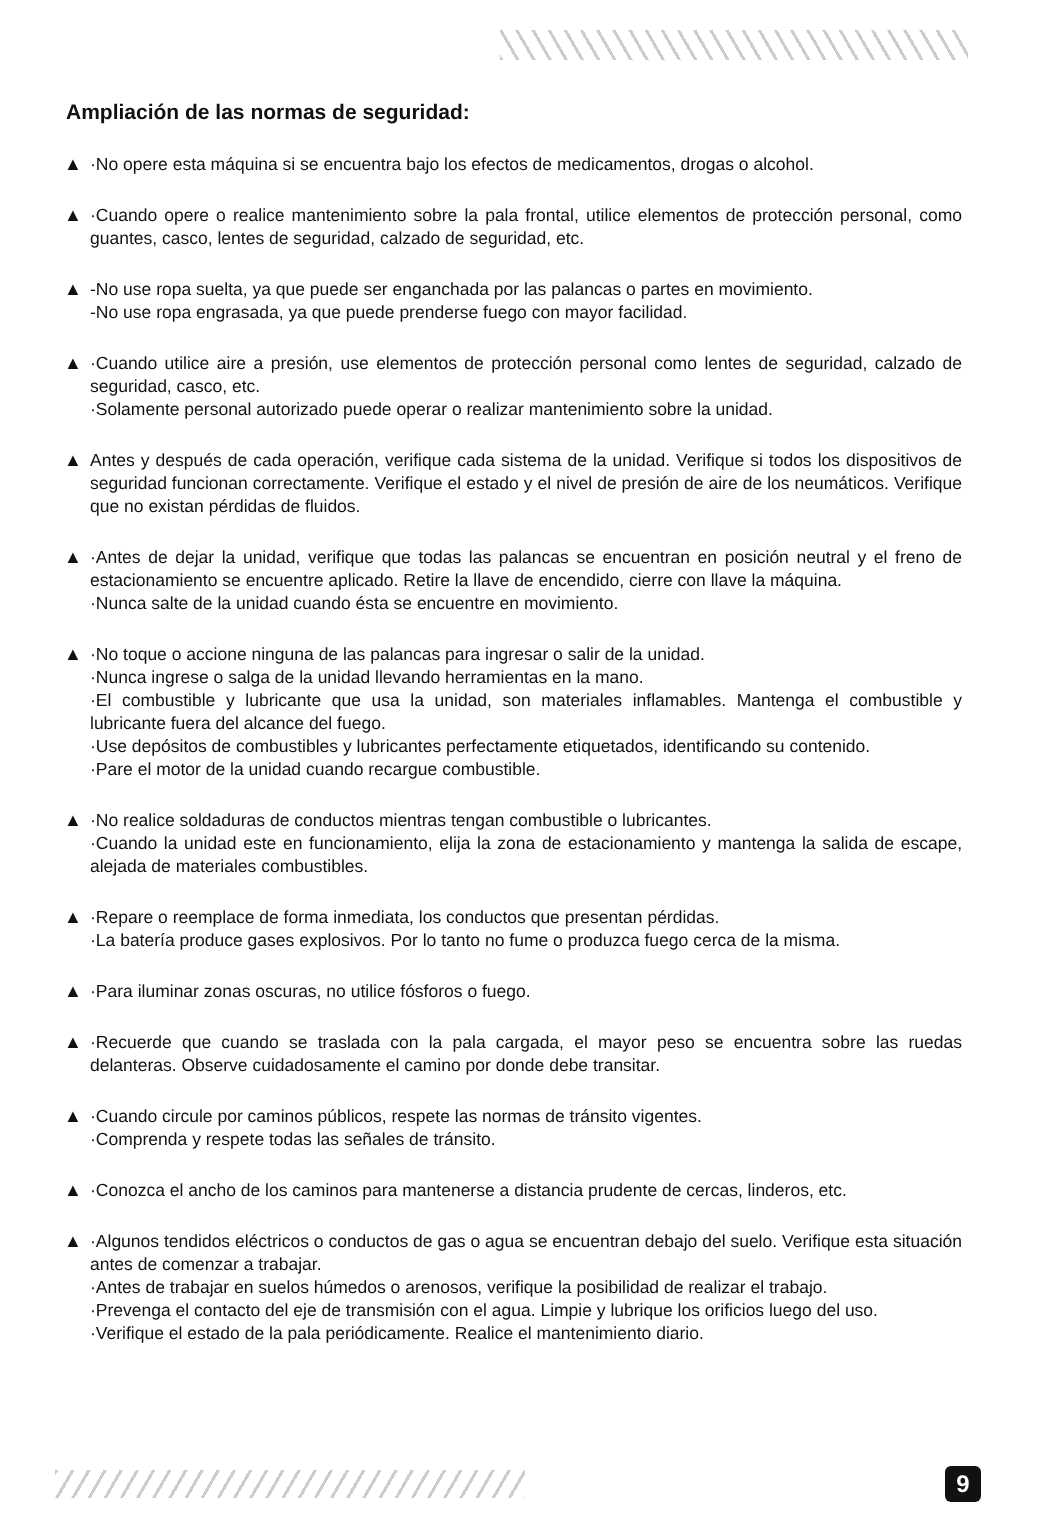Ampliación de las normas de seguridad:
▲ ·No opere esta máquina si se encuentra bajo los efectos de medicamentos, drogas o alcohol.
▲ ·Cuando opere o realice mantenimiento sobre la pala frontal, utilice elementos de protección personal, como guantes, casco, lentes de seguridad, calzado de seguridad, etc.
▲ -No use ropa suelta, ya que puede ser enganchada por las palancas o partes en movimiento.
-No use ropa engrasada, ya que puede prenderse fuego con mayor facilidad.
▲ ·Cuando utilice aire a presión, use elementos de protección personal como lentes de seguridad, calzado de seguridad, casco, etc.
·Solamente personal autorizado puede operar o realizar mantenimiento sobre la unidad.
▲ Antes y después de cada operación, verifique cada sistema de la unidad. Verifique si todos los dispositivos de seguridad funcionan correctamente. Verifique el estado y el nivel de presión de aire de los neumáticos. Verifique que no existan pérdidas de fluidos.
▲ ·Antes de dejar la unidad, verifique que todas las palancas se encuentran en posición neutral y el freno de estacionamiento se encuentre aplicado. Retire la llave de encendido, cierre con llave la máquina.
·Nunca salte de la unidad cuando ésta se encuentre en movimiento.
▲ ·No toque o accione ninguna de las palancas para ingresar o salir de la unidad.
·Nunca ingrese o salga de la unidad llevando herramientas en la mano.
·El combustible y lubricante que usa la unidad, son materiales inflamables. Mantenga el combustible y lubricante fuera del alcance del fuego.
·Use depósitos de combustibles y lubricantes perfectamente etiquetados, identificando su contenido.
·Pare el motor de la unidad cuando recargue combustible.
▲ ·No realice soldaduras de conductos mientras tengan combustible o lubricantes.
·Cuando la unidad este en funcionamiento, elija la zona de estacionamiento y mantenga la salida de escape, alejada de materiales combustibles.
▲ ·Repare o reemplace de forma inmediata, los conductos que presentan pérdidas.
·La batería produce gases explosivos. Por lo tanto no fume o produzca fuego cerca de la misma.
▲ ·Para iluminar zonas oscuras, no utilice fósforos o fuego.
▲ ·Recuerde que cuando se traslada con la pala cargada, el mayor peso se encuentra sobre las ruedas delanteras. Observe cuidadosamente el camino por donde debe transitar.
▲ ·Cuando circule por caminos públicos, respete las normas de tránsito vigentes.
·Comprenda y respete todas las señales de tránsito.
▲ ·Conozca el ancho de los caminos para mantenerse a distancia prudente de cercas, linderos, etc.
▲ ·Algunos tendidos eléctricos o conductos de gas o agua se encuentran debajo del suelo. Verifique esta situación antes de comenzar a trabajar.
·Antes de trabajar en suelos húmedos o arenosos, verifique la posibilidad de realizar el trabajo.
·Prevenga el contacto del eje de transmisión con el agua. Limpie y lubrique los orificios luego del uso.
·Verifique el estado de la pala periódicamente. Realice el mantenimiento diario.
9